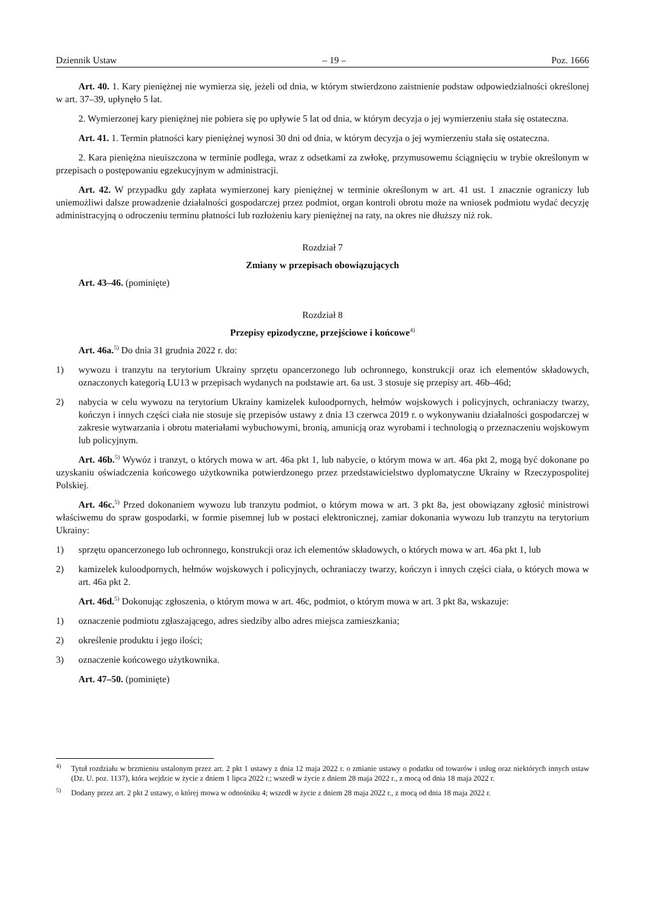Dziennik Ustaw – 19 – Poz. 1666
Art. 40. 1. Kary pieniężnej nie wymierza się, jeżeli od dnia, w którym stwierdzono zaistnienie podstaw odpowiedzialności określonej w art. 37–39, upłynęło 5 lat.
2. Wymierzonej kary pieniężnej nie pobiera się po upływie 5 lat od dnia, w którym decyzja o jej wymierzeniu stała się ostateczna.
Art. 41. 1. Termin płatności kary pieniężnej wynosi 30 dni od dnia, w którym decyzja o jej wymierzeniu stała się ostateczna.
2. Kara pieniężna nieuiszczona w terminie podlega, wraz z odsetkami za zwłokę, przymusowemu ściągnięciu w trybie określonym w przepisach o postępowaniu egzekucyjnym w administracji.
Art. 42. W przypadku gdy zapłata wymierzonej kary pieniężnej w terminie określonym w art. 41 ust. 1 znacznie ograniczy lub uniemożliwi dalsze prowadzenie działalności gospodarczej przez podmiot, organ kontroli obrotu może na wniosek podmiotu wydać decyzję administracyjną o odroczeniu terminu płatności lub rozłożeniu kary pieniężnej na raty, na okres nie dłuższy niż rok.
Rozdział 7
Zmiany w przepisach obowiązujących
Art. 43–46. (pominięte)
Rozdział 8
Przepisy epizodyczne, przejściowe i końcowe<sup>4)</sup>
Art. 46a.<sup>5)</sup> Do dnia 31 grudnia 2022 r. do:
1) wywozu i tranzytu na terytorium Ukrainy sprzętu opancerzonego lub ochronnego, konstrukcji oraz ich elementów składowych, oznaczonych kategorią LU13 w przepisach wydanych na podstawie art. 6a ust. 3 stosuje się przepisy art. 46b–46d;
2) nabycia w celu wywozu na terytorium Ukrainy kamizelek kuloodpornych, hełmów wojskowych i policyjnych, ochraniaczy twarzy, kończyn i innych części ciała nie stosuje się przepisów ustawy z dnia 13 czerwca 2019 r. o wykonywaniu działalności gospodarczej w zakresie wytwarzania i obrotu materiałami wybuchowymi, bronią, amunicją oraz wyrobami i technologią o przeznaczeniu wojskowym lub policyjnym.
Art. 46b.<sup>5)</sup> Wywóz i tranzyt, o których mowa w art. 46a pkt 1, lub nabycie, o którym mowa w art. 46a pkt 2, mogą być dokonane po uzyskaniu oświadczenia końcowego użytkownika potwierdzonego przez przedstawicielstwo dyplomatyczne Ukrainy w Rzeczypospolitej Polskiej.
Art. 46c.<sup>5)</sup> Przed dokonaniem wywozu lub tranzytu podmiot, o którym mowa w art. 3 pkt 8a, jest obowiązany zgłosić ministrowi właściwemu do spraw gospodarki, w formie pisemnej lub w postaci elektronicznej, zamiar dokonania wywozu lub tranzytu na terytorium Ukrainy:
1) sprzętu opancerzonego lub ochronnego, konstrukcji oraz ich elementów składowych, o których mowa w art. 46a pkt 1, lub
2) kamizelek kuloodpornych, hełmów wojskowych i policyjnych, ochraniaczy twarzy, kończyn i innych części ciała, o których mowa w art. 46a pkt 2.
Art. 46d.<sup>5)</sup> Dokonując zgłoszenia, o którym mowa w art. 46c, podmiot, o którym mowa w art. 3 pkt 8a, wskazuje:
1) oznaczenie podmiotu zgłaszającego, adres siedziby albo adres miejsca zamieszkania;
2) określenie produktu i jego ilości;
3) oznaczenie końcowego użytkownika.
Art. 47–50. (pominięte)
<sup>4)</sup> Tytuł rozdziału w brzmieniu ustalonym przez art. 2 pkt 1 ustawy z dnia 12 maja 2022 r. o zmianie ustawy o podatku od towarów i usług oraz niektórych innych ustaw (Dz. U. poz. 1137), która wejdzie w życie z dniem 1 lipca 2022 r.; wszedł w życie z dniem 28 maja 2022 r., z mocą od dnia 18 maja 2022 r.
<sup>5)</sup> Dodany przez art. 2 pkt 2 ustawy, o której mowa w odnośniku 4; wszedł w życie z dniem 28 maja 2022 r., z mocą od dnia 18 maja 2022 r.